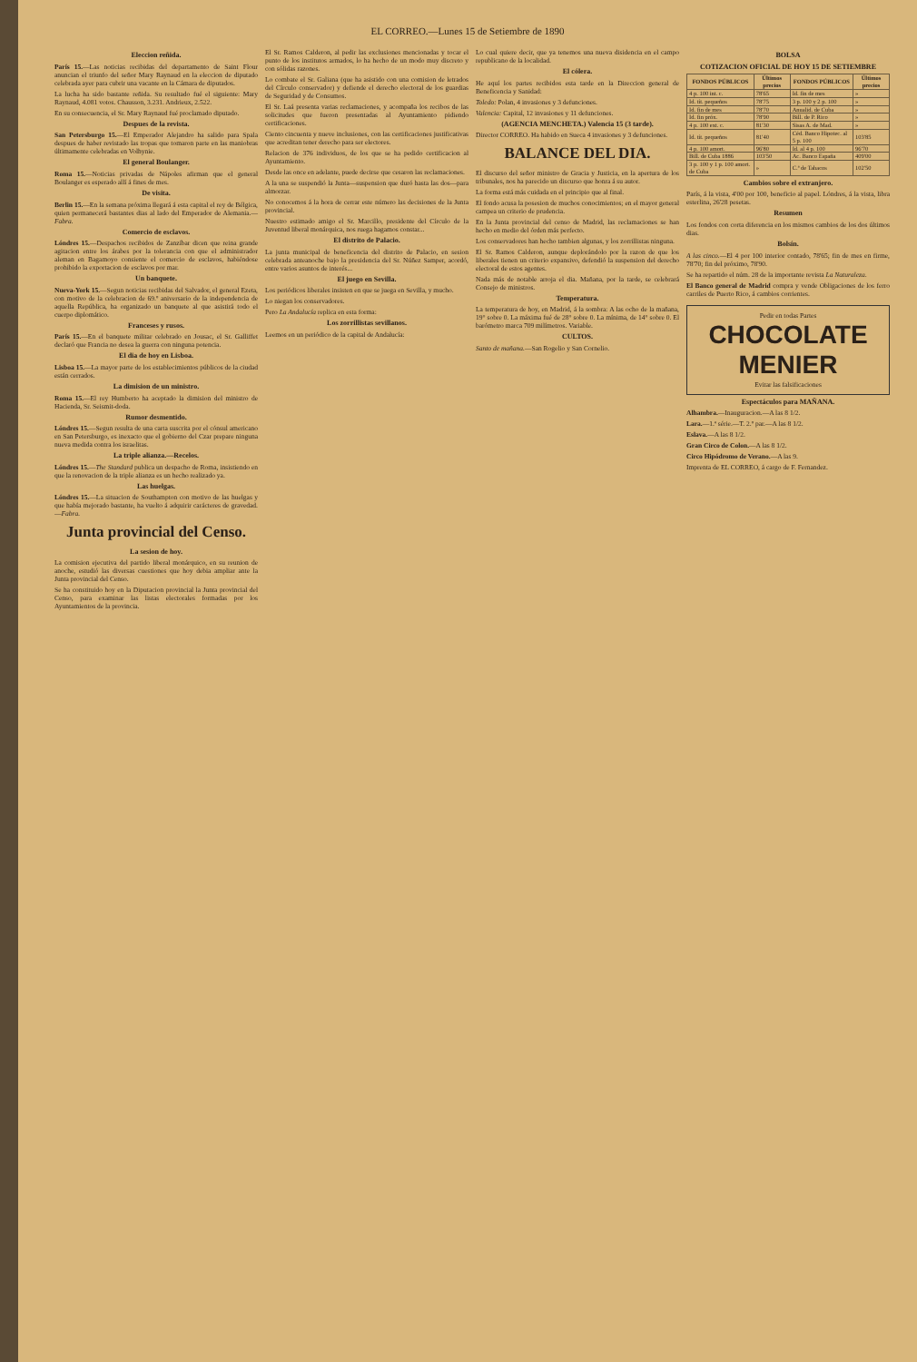EL CORREO.—Lunes 15 de Setiembre de 1890
Eleccion reñida.
París 15.—Las noticias recibidas del departamento de Saint Flour anuncian el triunfo del señor Mary Raynaud en la eleccion de diputado celebrada ayer para cubrir una vacante en la Cámara de diputados.
La lucha ha sido bastante reñida. Su resultado fué el siguiente: Mary Raynaud, 4.081 votos. Chausson, 3.231. Andrieux, 2.522.
En su consecuencia, el Sr. Mary Raynaud fué proclamado diputado.
Despues de la revista.
San Petersburgo 15.—El Emperador Alejandro ha salido para Spala despues de haber revistado las tropas que tomaron parte en las maniobras últimamente celebradas en Volhynie.
El general Boulanger.
Roma 15.—Noticias privadas de Nápoles afirman que el general Boulanger es esperado allí á fines de mes.
De visita.
Berlin 15.—En la semana próxima llegará á esta capital el rey de Bélgica, quien permanecerá bastantes dias al lado del Emperador de Alemania.—Fabra.
Comercio de esclavos.
Lóndres 15.—Despachos recibidos de Zanzíbar dicen que reina grande agitacion entre los árabes por la tolerancia con que el administrador aleman en Bagamoyo consiente el comercio de esclavos, habiéndose prohibido la exportacion de esclavos por mar.
Un banquete.
Nueva-York 15.—Segun noticias recibidas del Salvador, el general Ezeta, con motivo de la celebracion de 69.º aniversario de la independencia de aquella República, ha organizado un banquete al que asistirá todo el cuerpo diplomático.
Franceses y rusos.
París 15.—En el banquete militar celebrado en Jousac, el Sr. Galliffet declaró que Francia no desea la guerra con ninguna potencia.
El dia de hoy en Lisboa.
Lisboa 15.—La mayor parte de los establecimientos públicos de la ciudad están cerrados.
La dimision de un ministro.
Roma 15.—El rey Humberto ha aceptado la dimision del ministro de Hacienda, Sr. Seismit-doda.
Rumor desmentido.
Lóndres 15.—Segun resulta de una carta suscrita por el cónsul americano en San Petersburgo, es inexacto que el gobierno del Czar prepare ninguna nueva medida contra los israelitas.
La triple alianza.—Recelos.
Lóndres 15.—The Standard publica un despacho de Roma, insistiendo en que la renovacion de la triple alianza es un hecho realizado ya.
Las huelgas.
Lóndres 15.—La situacion de Southampton con motivo de las huelgas y que había mejorado bastante, ha vuelto á adquirir carácteres de gravedad.—Fabra.
Junta provincial del Censo.
La sesion de hoy.
La comision ejecutiva del partido liberal monárquico, en su reunion de anoche, estudió las diversas cuestiones que hoy debia ampliar ante la Junta provincial del Censo.
Se ha constituido hoy en la Diputacion provincial la Junta provincial del Censo, para examinar las listas electorales formadas por los Ayuntamientos de la provincia.
El Sr. Ramos Calderon, al pedir las exclusiones mencionadas y tocar el punto de los institutos armados, lo ha hecho de un modo muy discreto y con sólidas razones.
Lo combate el Sr. Galiana (que ha asistido con una comision de letrados del Círculo conservador) y defiende el derecho electoral de los guardias de Seguridad y de Consumos.
El Sr. Laá presenta varias reclamaciones, y acompaña los recibos de las solicitudes que fueron presentadas al Ayuntamiento pidiendo certificaciones.
Ciento cincuenta y nueve inclusiones, con las certificaciones justificativas que acreditan tener derecho para ser electores.
Relacion de 376 individuos, de los que se ha pedido certificacion al Ayuntamiento.
Desde las once en adelante, puede decirse que cesaron las reclamaciones.
A la una se suspendió la Junta—suspension que duró hasta las dos—para almorzar.
No conocemos á la hora de cerrar este número las decisiones de la Junta provincial.
Nuestro estimado amigo el Sr. Marcillo, presidente del Círculo de la Juventud liberal monárquica, nos ruega hagamos constar...
El distrito de Palacio.
La junta municipal de beneficencia del distrito de Palacio, en sesion celebrada anteanoche bajo la presidencia del Sr. Núñez Samper, acordó, entre varios asuntos de interés...
El juego en Sevilla.
Los periódicos liberales insisten en que se juega en Sevilla, y mucho.
Lo niegan los conservadores.
Pero La Andalucía replica en esta forma:
Los zorrillistas sevillanos.
Leemos en un periódico de la capital de Andalucía:
Lo cual quiere decir, que ya tenemos una nueva disidencia en el campo republicano de la localidad.
El cólera.
He aquí los partes recibidos esta tarde en la Direccion general de Beneficencia y Sanidad:
Toledo: Polan, 4 invasiones y 3 defunciones.
Valencia: Capital, 12 invasiones y 11 defunciones.
(AGENCIA MENCHETA.) Valencia 15 (3 tarde).
Director CORREO. Ha habido en Sueca 4 invasiones y 3 defunciones.
BALANCE DEL DIA.
El discurso del señor ministro de Gracia y Justicia, en la apertura de los tribunales, nos ha parecido un discurso que honra á su autor.
La forma está más cuidada en el principio que al final.
El fondo acusa la posesion de muchos conocimientos; en el mayor general campea un criterio de prudencia.
En la Junta provincial del censo de Madrid, las reclamaciones se han hecho en medio del órden más perfecto.
Los conservadores han hecho tambien algunas, y los zorrillistas ninguna.
El Sr. Ramos Calderon, aunque deplorándolo por la razon de que los liberales tienen un criterio expansivo, defendió la suspension del derecho electoral de estos agentes.
Nada más de notable arroja el dia. Mañana, por la tarde, se celebrará Consejo de ministros.
Temperatura.
La temperatura de hoy, en Madrid, á la sombra: A las ocho de la mañana, 19° sobre 0. La máxima fué de 28° sobre 0. La mínima, de 14° sobre 0. El barómetro marca 709 milímetros. Variable.
CULTOS.
Santo de mañana.—San Rogelio y San Cornelio.
BOLSA
COTIZACION OFICIAL DE HOY 15 DE SETIEMBRE
| FONDOS PÚBLICOS | Últimos precios | FONDOS PÚBLICOS | Últimos precios |
| --- | --- | --- | --- |
| 4 p. 100 int. c. | 78'65 | Id. fin de mes | » |
| Id. tít. pequeños | 78'75 | 3 p. 100 y 2 p. 100 | » |
| Id. fin de mes | 78'70 | Anualid. de Cuba | » |
| Id. fin próx. | 78'90 | Bill. de P. Rico | » |
| 4 p. 100 ext. c. | 81'30 | Sisas A. de Mad. | » |
| Id. tít. pequeños | 81'40 | Céd. Banco Hipotec. al 5 p. 100 | 103'85 |
| 4 p. 100 amort. | 96'80 | Id. al 4 p. 100 | 96'70 |
| Bill. de Cuba 1886 | 103'50 | Ac. Banco España | 409'00 |
| 3 p. 100 y 1 p. 100 amort. de Cuba | » | C.ª de Tabacos | 102'50 |
Cambios sobre el extranjero.
París, á la vista, 4'00 por 100, beneficio al papel. Lóndres, á la vista, libra esterlina, 26'28 pesetas.
Resumen
Los fondos con corta diferencia en los mismos cambios de los dos últimos dias.
Bolsín.
A las cinco.—El 4 por 100 interior contado, 78'65; fin de mes en firme, 78'70; fin del próximo, 78'90.
Se ha repartido el núm. 28 de la importante revista La Naturaleza.
El Banco general de Madrid compra y vende Obligaciones de los ferro carriles de Puerto Rico, á cambios corrientes.
Pedir en todas Partes
CHOCOLATE MENIER
Evitar las falsificaciones
Espectáculos para MAÑANA.
Alhambra.—Inauguracion.—A las 8 1/2.
Lara.—1.ª série.—T. 2.º par.—A las 8 1/2.
Eslava.—A las 8 1/2.
Gran Circo de Colon.—A las 8 1/2.
Circo Hipódromo de Verano.—A las 9.
Imprenta de EL CORREO, á cargo de F. Fernandez.